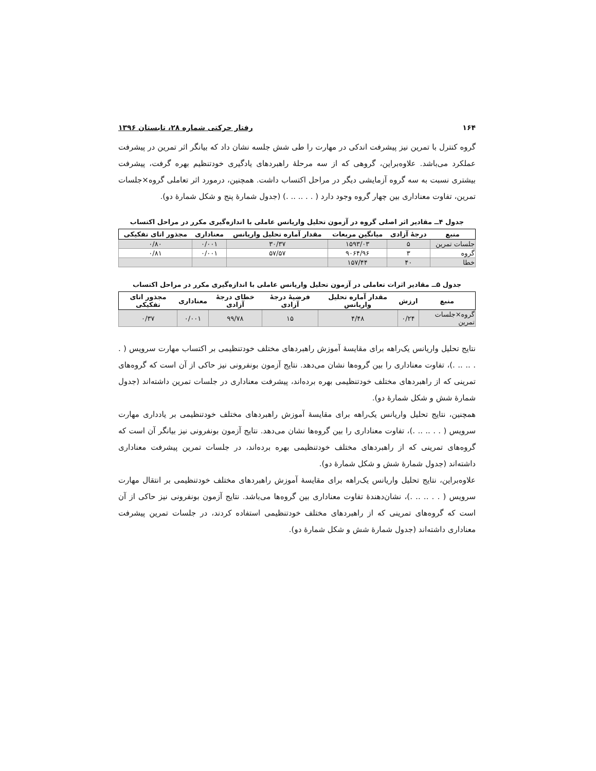۱۶۴ رفتار حرکتی شماره ۲۸، تابستان ۱۳۹۶
گروه کنترل با تمرین نیز پیشرفت اندکی در مهارت را طی شش جلسه نشان داد که بیانگر اثر تمرین در پیشرفت عملکرد می‌باشد. علاوه‌براین، گروهی که از سه مرحلهٔ راهبردهای یادگیری خودتنظیم بهره گرفت، پیشرفت بیشتری نسبت به سه گروه آزمایشی دیگر در مراحل اکتساب داشت. همچنین، درمورد اثر تعاملی گروه×جلسات تمرین، تفاوت معناداری بین چهار گروه وجود دارد ( . . .. .. .) (جدول شمارهٔ پنج و شکل شمارهٔ دو).
جدول ۴ــ مقادیر اثر اصلی گروه در آزمون تحلیل واریانس عاملی با اندازه‌گیری مکرر در مراحل اکتساب
| منبع | درجهٔ آزادی | میانگین مربعات | مقدار آماره تحلیل واریانس | معناداری | مجذور اتای تفکیکی |
| --- | --- | --- | --- | --- | --- |
| جلسات تمرین | ۵ | ۱۵۹۳/۰۳ | ۳۰/۳۷ | ۰/۰۰۱ | ۰/۸۰ |
| گروه | ۳ | ۹۰۶۴/۹۶ | ۵۷/۵۷ | ۰/۰۰۱ | ۰/۸۱ |
| خطا | ۴۰ | ۱۵۷/۴۴ | | | |
جدول ۵ــ مقادیر اثرات تعاملی در آزمون تحلیل واریانس عاملی با اندازه‌گیری مکرر در مراحل اکتساب
| منبع | ارزش | مقدار آماره تحلیل واریانس | فرضیهٔ درجهٔ آزادی | خطای درجهٔ آزادی | معناداری | مجذور اتای تفکیکی |
| --- | --- | --- | --- | --- | --- | --- |
| گروه×جلسات تمرین | ۰/۲۴ | ۴/۴۸ | ۱۵ | ۹۹/۷۸ | ۰/۰۰۱ | ۰/۳۷ |
نتایج تحلیل واریانس یک‌راهه برای مقایسهٔ آموزش راهبردهای مختلف خودتنظیمی بر اکتساب مهارت سرویس ( . . .. .. .)، تفاوت معناداری را بین گروه‌ها نشان می‌دهد. نتایج آزمون بونفرونی نیز حاکی از آن است که گروه‌های تمرینی که از راهبردهای مختلف خودتنظیمی بهره برده‌اند، پیشرفت معناداری در جلسات تمرین داشته‌اند (جدول شمارهٔ شش و شکل شمارهٔ دو).
همچنین، نتایج تحلیل واریانس یک‌راهه برای مقایسهٔ آموزش راهبردهای مختلف خودتنظیمی بر یادداری مهارت سرویس ( . . .. .. .)، تفاوت معناداری را بین گروه‌ها نشان می‌دهد. نتایج آزمون بونفرونی نیز بیانگر آن است که گروه‌های تمرینی که از راهبردهای مختلف خودتنظیمی بهره برده‌اند، در جلسات تمرین پیشرفت معناداری داشته‌اند (جدول شمارهٔ شش و شکل شمارهٔ دو).
علاوه‌براین، نتایج تحلیل واریانس یک‌راهه برای مقایسهٔ آموزش راهبردهای مختلف خودتنظیمی بر انتقال مهارت سرویس ( . . .. .. .)، نشان‌دهندهٔ تفاوت معناداری بین گروه‌ها می‌باشد. نتایج آزمون بونفرونی نیز حاکی از آن است که گروه‌های تمرینی که از راهبردهای مختلف خودتنظیمی استفاده کردند، در جلسات تمرین پیشرفت معناداری داشته‌اند (جدول شمارهٔ شش و شکل شمارهٔ دو).